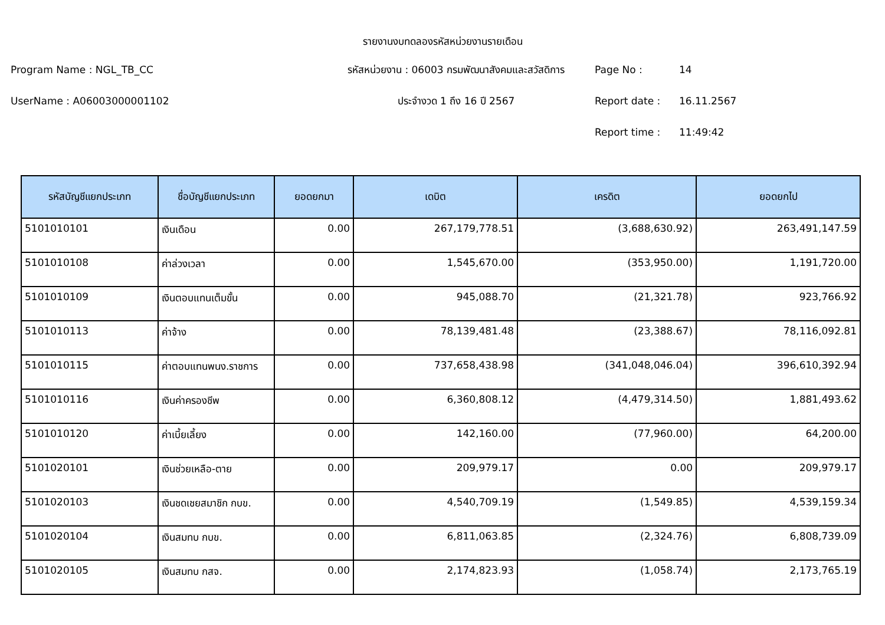รายงานงบทดลองรหัสหน่วยงานรายเดือน
Program Name : NGL_TB_CC
รหัสหน่วยงาน : 06003 กรมพัฒนาสังคมและสวัสดิการ
Page No :
14
UserName : A06003000001102
ประจำงวด 1 ถึง 16 ปี 2567
Report date :
16.11.2567
Report time :
11:49:42
| รหัสบัญชีแยกประเภท | ชื่อบัญชีแยกประเภท | ยอดยกมา | เดบิต | เครดิต | ยอดยกไป |
| --- | --- | --- | --- | --- | --- |
| 5101010101 | เงินเดือน | 0.00 | 267,179,778.51 | (3,688,630.92) | 263,491,147.59 |
| 5101010108 | ค่าล่วงเวลา | 0.00 | 1,545,670.00 | (353,950.00) | 1,191,720.00 |
| 5101010109 | เงินตอบแทนเต็มขั้น | 0.00 | 945,088.70 | (21,321.78) | 923,766.92 |
| 5101010113 | ค่าจ้าง | 0.00 | 78,139,481.48 | (23,388.67) | 78,116,092.81 |
| 5101010115 | ค่าตอบแทนพนง.ราชการ | 0.00 | 737,658,438.98 | (341,048,046.04) | 396,610,392.94 |
| 5101010116 | เงินค่าครองชีพ | 0.00 | 6,360,808.12 | (4,479,314.50) | 1,881,493.62 |
| 5101010120 | ค่าเบี้ยเลี้ยง | 0.00 | 142,160.00 | (77,960.00) | 64,200.00 |
| 5101020101 | เงินช่วยเหลือ-ตาย | 0.00 | 209,979.17 | 0.00 | 209,979.17 |
| 5101020103 | เงินชดเชยสมาชิก กบข. | 0.00 | 4,540,709.19 | (1,549.85) | 4,539,159.34 |
| 5101020104 | เงินสมทบ กบข. | 0.00 | 6,811,063.85 | (2,324.76) | 6,808,739.09 |
| 5101020105 | เงินสมทบ กสจ. | 0.00 | 2,174,823.93 | (1,058.74) | 2,173,765.19 |